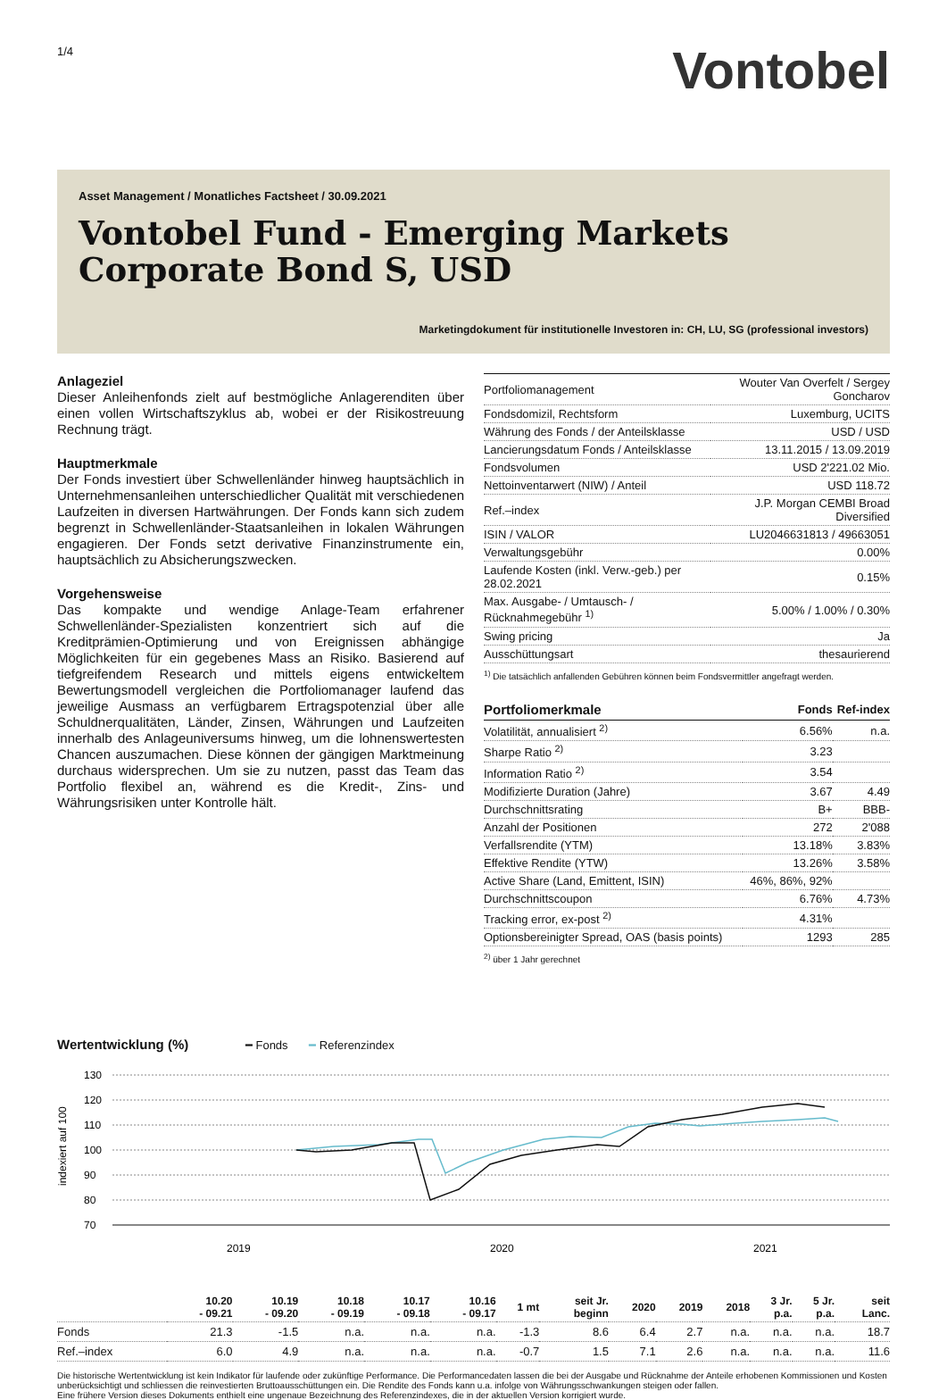1/4
Vontobel
Asset Management / Monatliches Factsheet / 30.09.2021
Vontobel Fund - Emerging Markets Corporate Bond S, USD
Marketingdokument für institutionelle Investoren in: CH, LU, SG (professional investors)
Anlageziel
Dieser Anleihenfonds zielt auf bestmögliche Anlagerenditen über einen vollen Wirtschaftszyklus ab, wobei er der Risikostreuung Rechnung trägt.
Hauptmerkmale
Der Fonds investiert über Schwellenländer hinweg hauptsächlich in Unternehmensanleihen unterschiedlicher Qualität mit verschiedenen Laufzeiten in diversen Hartwährungen. Der Fonds kann sich zudem begrenzt in Schwellenländer-Staatsanleihen in lokalen Währungen engagieren. Der Fonds setzt derivative Finanzinstrumente ein, hauptsächlich zu Absicherungszwecken.
Vorgehensweise
Das kompakte und wendige Anlage-Team erfahrener Schwellenländer-Spezialisten konzentriert sich auf die Kreditprämien-Optimierung und von Ereignissen abhängige Möglichkeiten für ein gegebenes Mass an Risiko. Basierend auf tiefgreifendem Research und mittels eigens entwickeltem Bewertungsmodell vergleichen die Portfoliomanager laufend das jeweilige Ausmass an verfügbarem Ertragspotenzial über alle Schuldnerqualitäten, Länder, Zinsen, Währungen und Laufzeiten innerhalb des Anlageuniversums hinweg, um die lohnenswertesten Chancen auszumachen. Diese können der gängigen Marktmeinung durchaus widersprechen. Um sie zu nutzen, passt das Team das Portfolio flexibel an, während es die Kredit-, Zins- und Währungsrisiken unter Kontrolle hält.
| Portfoliomanagement | Wouter Van Overfelt / Sergey Goncharov |
| Fondsdomizil, Rechtsform | Luxemburg, UCITS |
| Währung des Fonds / der Anteilsklasse | USD / USD |
| Lancierungsdatum Fonds / Anteilsklasse | 13.11.2015 / 13.09.2019 |
| Fondsvolumen | USD 2'221.02 Mio. |
| Nettoinventarwert (NIW) / Anteil | USD 118.72 |
| Ref.–index | J.P. Morgan CEMBI Broad Diversified |
| ISIN / VALOR | LU2046631813 / 49663051 |
| Verwaltungsgebühr | 0.00% |
| Laufende Kosten (inkl. Verw.-geb.) per 28.02.2021 | 0.15% |
| Max. Ausgabe- / Umtausch- / Rücknahmegebühr <sup>1)</sup> | 5.00% / 1.00% / 0.30% |
| Swing pricing | Ja |
| Ausschüttungsart | thesaurierend |
<sup>1)</sup> Die tatsächlich anfallenden Gebühren können beim Fondsvermittler angefragt werden.
| Portfoliomerkmale | Fonds | Ref-index |
| --- | --- | --- |
| Volatilität, annualisiert <sup>2)</sup> | 6.56% | n.a. |
| Sharpe Ratio <sup>2)</sup> | 3.23 | |
| Information Ratio <sup>2)</sup> | 3.54 | |
| Modifizierte Duration (Jahre) | 3.67 | 4.49 |
| Durchschnittsrating | B+ | BBB- |
| Anzahl der Positionen | 272 | 2'088 |
| Verfallsrendite (YTM) | 13.18% | 3.83% |
| Effektive Rendite (YTW) | 13.26% | 3.58% |
| Active Share (Land, Emittent, ISIN) | 46%, 86%, 92% | |
| Durchschnittscoupon | 6.76% | 4.73% |
| Tracking error, ex-post <sup>2)</sup> | 4.31% | |
| Optionsbereinigter Spread, OAS (basis points) | 1293 | 285 |
<sup>2)</sup> über 1 Jahr gerechnet
Wertentwicklung (%)
━ Fonds ━ Referenzindex
130
120
110
100
90
80
70
2019
2020
2021
indexiert auf 100
| | 10.20 - 09.21 | 10.19 - 09.20 | 10.18 - 09.19 | 10.17 - 09.18 | 10.16 - 09.17 | 1 mt | seit Jr. beginn | 2020 | 2019 | 2018 | 3 Jr. p.a. | 5 Jr. p.a. | seit Lanc. |
| --- | --- | --- | --- | --- | --- | --- | --- | --- | --- | --- | --- | --- | --- |
| Fonds | 21.3 | -1.5 | n.a. | n.a. | n.a. | -1.3 | 8.6 | 6.4 | 2.7 | n.a. | n.a. | n.a. | 18.7 |
| Ref.–index | 6.0 | 4.9 | n.a. | n.a. | n.a. | -0.7 | 1.5 | 7.1 | 2.6 | n.a. | n.a. | n.a. | 11.6 |
Die historische Wertentwicklung ist kein Indikator für laufende oder zukünftige Performance. Die Performancedaten lassen die bei der Ausgabe und Rücknahme der Anteile erhobenen Kommissionen und Kosten unberücksichtigt und schliessen die reinvestierten Bruttoausschüttungen ein. Die Rendite des Fonds kann u.a. infolge von Währungsschwankungen steigen oder fallen.
Eine frühere Version dieses Dokuments enthielt eine ungenaue Bezeichnung des Referenzindexes, die in der aktuellen Version korrigiert wurde.